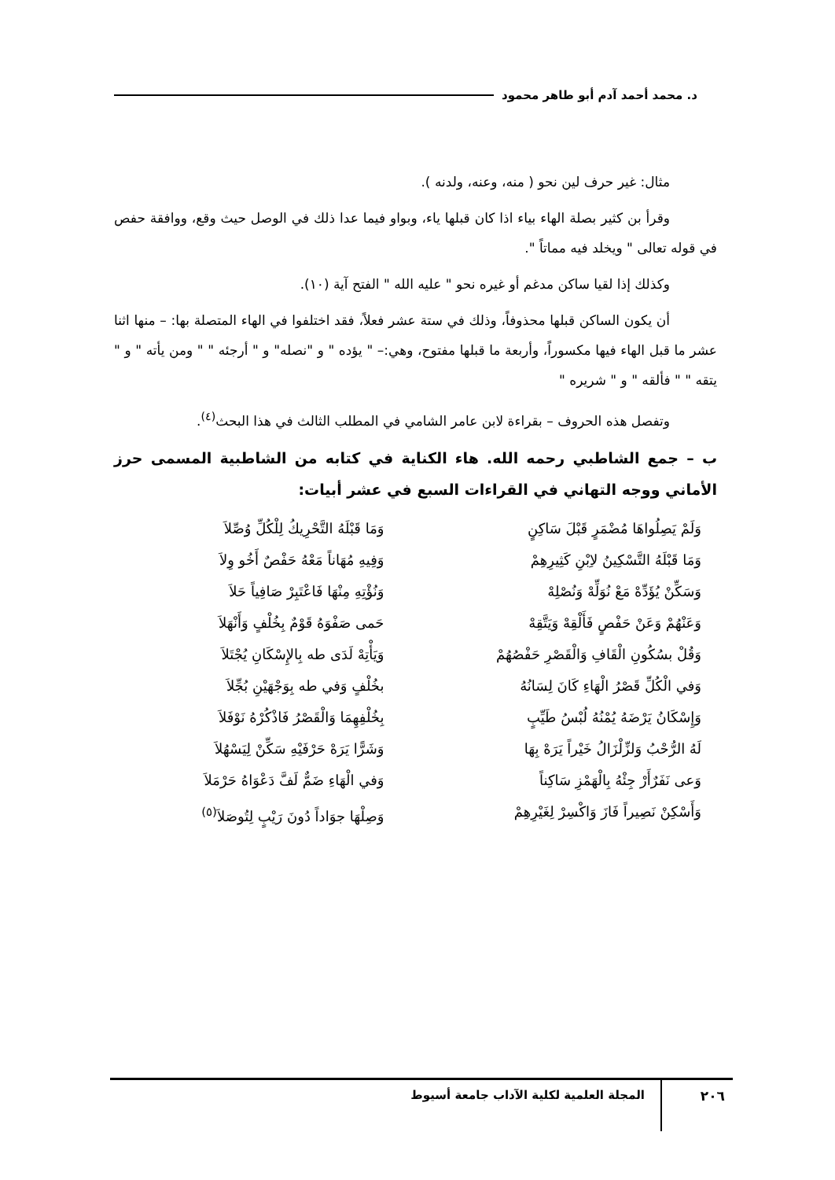د. محمد أحمد آدم أبو طاهر محمود
مثال: غير حرف لين نحو ( منه، وعنه، ولدنه ).
وقرأ بن كثير بصلة الهاء بياء اذا كان قبلها ياء، وبواو فيما عدا ذلك في الوصل حيث وقع، ووافقة حفص في قوله تعالى " ويخلد فيه مماتاً ".
وكذلك إذا لقيا ساكن مدغم أو غيره نحو " عليه الله " الفتح آية (١٠).
أن يكون الساكن قبلها محذوفاً، وذلك في ستة عشر فعلاً، فقد اختلفوا في الهاء المتصلة بها: – منها اثنا عشر ما قبل الهاء فيها مكسوراً، وأربعة ما قبلها مفتوح، وهي:– " يؤده " و "نصله" و " أرجئه " " ومن يأته " و " يتقه " " فألقه " و " شريره "
وتفصل هذه الحروف – بقراءة لابن عامر الشامي في المطلب الثالث في هذا البحث<sup>(٤)</sup>.
ب – جمع الشاطبي رحمه الله. هاء الكناية في كتابه من الشاطبية المسمى حرز الأماني ووجه التهاني في القراءات السبع في عشر أبيات:
وَلَمْ يَصِلُواهَا مُضْمَرٍ قَبْلَ سَاكِنٍ
وَمَا قَبْلَهُ التَّحْرِيكُ لِلْكُلِّ وُصِّلاَ
وَمَا قَبْلَهُ التَّسْكِينُ لاِبْنِ كَثِيرِهِمْ
وَفِيهِ مُهَاناً مَعْهُ حَفْصٌ أَخُو وِلاَ
وَسَكِّنْ يُؤَدِّهْ مَعْ نُوَلِّهْ وَنُصْلِهْ
وَنُؤْتِهِ مِنْهَا فَاعْتَبِرْ صَافِياً حَلاَ
وَعَنْهُمْ وَعَنْ حَفْصٍ فَأَلْقِهْ وَيَتَّقِهْ
حَمى صَفْوَهُ قَوْمٌ بِخُلْفٍ وَأَنْهَلاَ
وَقُلْ بسُكُونِ الْقَافِ وَالْقَصْرِ حَفْصُهُمْ
وَيَأْتِهْ لَدَى طه بِالإِسْكَانِ يُجْتَلاَ
وَفي الْكُلِّ قَصْرُ الْهَاءِ كَانَ لِسَانُهُ
بخُلْفٍ وَفي طه بِوَجْهَيْنِ بُجِّلاَ
وَإِسْكَانُ يَرْضَهُ يُمْنُهُ لُبْسُ طَيِّبٍ
بِخُلْفِهِمَا وَالْقَصْرُ فَاذْكُرْهُ نَوْفَلاَ
لَهُ الرُّحْبُ وَلزِّلْزَالُ خَيْراً يَرَهْ بِهَا
وَشَرًّا يَرَهْ حَرْفَيْهِ سَكِّنْ لِيَسْهُلاَ
وَعى نَفَرٌأَرْ جِئْهُ بِالْهَمْزِ سَاكِناً
وَفي الْهَاءِ ضَمٌّ لَفَّ دَعْوَاهُ حَرْمَلاَ
وَأَسْكِنْ نَصِيراً فَازَ وَاكْسِرْ لِغَيْرِهِمْ
وَصِلْهَا جوَاداً دُونَ رَيْبٍ لِتُوصَلاَ<sup>(٥)</sup>
٢٠٦ المجلة العلمية لكلية الآداب جامعة أسيوط